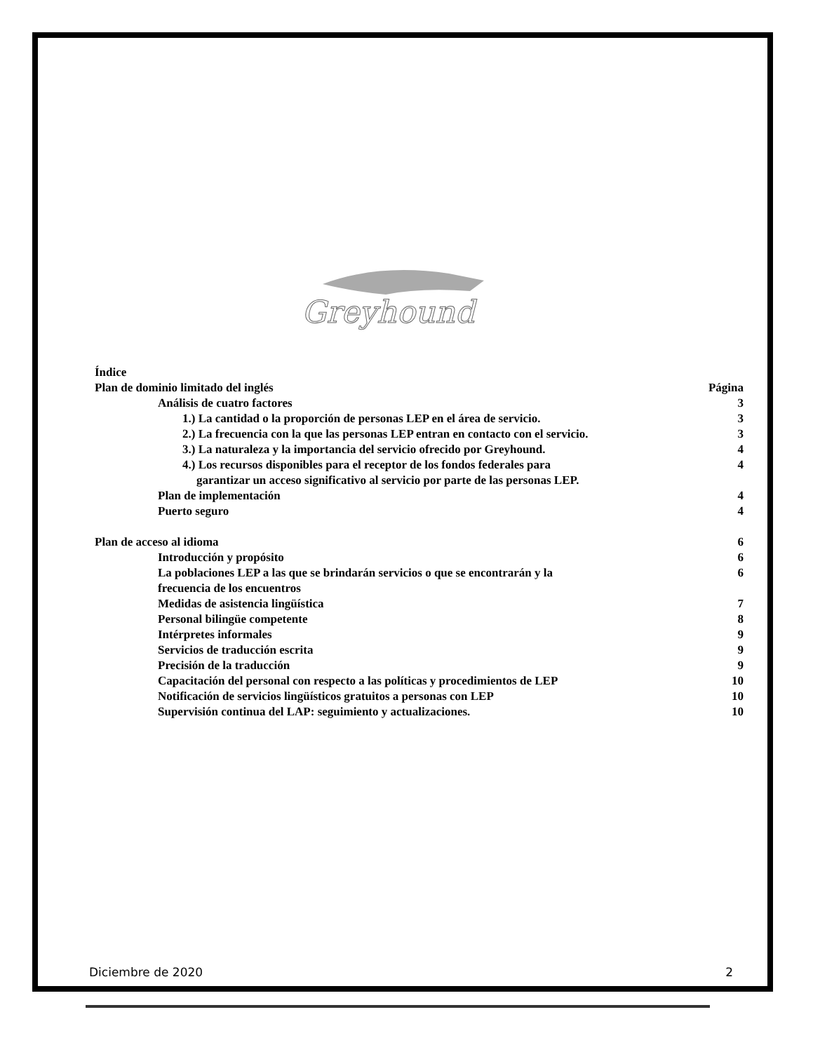Greyhound
Índice
Plan de dominio limitado del inglés Página
Análisis de cuatro factores 3
1.) La cantidad o la proporción de personas LEP en el área de servicio. 3
2.) La frecuencia con la que las personas LEP entran en contacto con el servicio. 3
3.) La naturaleza y la importancia del servicio ofrecido por Greyhound. 4
4.) Los recursos disponibles para el receptor de los fondos federales para 4
garantizar un acceso significativo al servicio por parte de las personas LEP.
Plan de implementación 4
Puerto seguro 4
Plan de acceso al idioma 6
Introducción y propósito 6
La poblaciones LEP a las que se brindarán servicios o que se encontrarán y la
frecuencia de los encuentros 6
Medidas de asistencia lingüística 7
Personal bilingüe competente 8
Intérpretes informales 9
Servicios de traducción escrita 9
Precisión de la traducción 9
Capacitación del personal con respecto a las políticas y procedimientos de LEP 10
Notificación de servicios lingüísticos gratuitos a personas con LEP 10
Supervisión continua del LAP: seguimiento y actualizaciones. 10
Diciembre de 2020 2